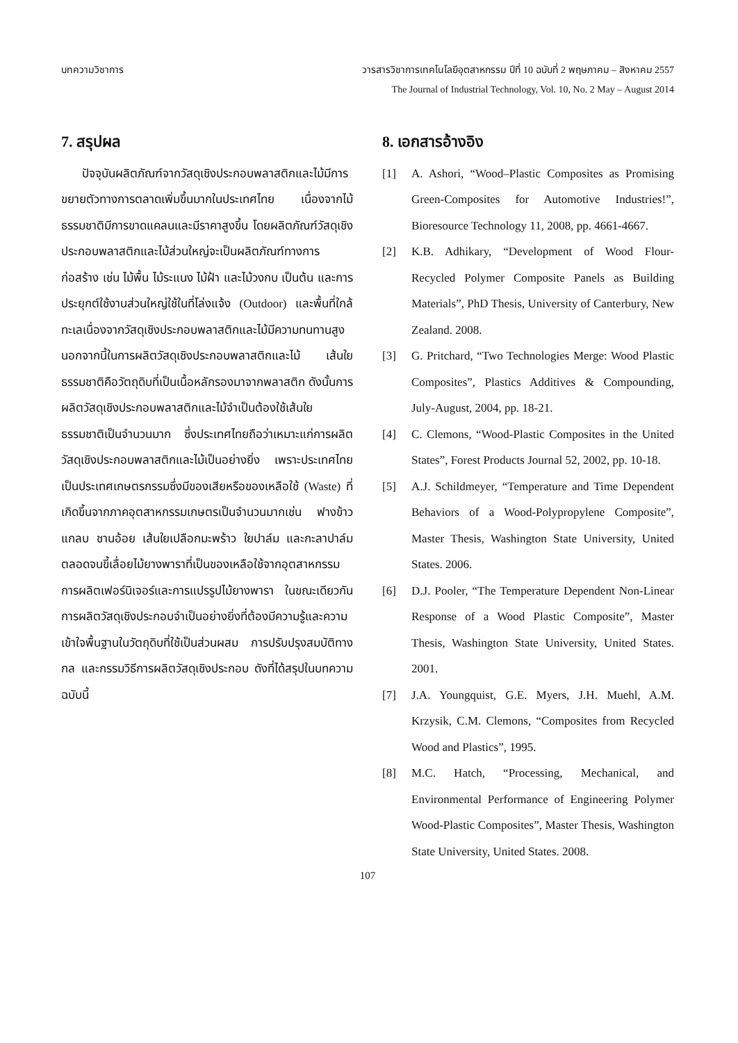บทความวิชาการ วารสารวิชาการเทคโนโลยีอุตสาหกรรม ปีที่ 10 ฉบับที่ 2 พฤษภาคม – สิงหาคม 2557
The Journal of Industrial Technology, Vol. 10, No. 2 May – August 2014
7. สรุปผล
ปัจจุบันผลิตภัณฑ์จากวัสดุเชิงประกอบพลาสติกและไม้มีการขยายตัวทางการตลาดเพิ่มขึ้นมากในประเทศไทย เนื่องจากไม้ธรรมชาติมีการขาดแคลนและมีราคาสูงขึ้น โดยผลิตภัณฑ์วัสดุเชิงประกอบพลาสติกและไม้ส่วนใหญ่จะเป็นผลิตภัณฑ์ทางการก่อสร้าง เช่น ไม้พื้น ไม้ระแนง ไม้ฝ้า และไม้วงกบ เป็นต้น และการประยุกต์ใช้งานส่วนใหญ่ใช้ในที่โล่งแจ้ง (Outdoor) และพื้นที่ใกล้ทะเลเนื่องจากวัสดุเชิงประกอบพลาสติกและไม้มีความทนทานสูง นอกจากนี้ในการผลิตวัสดุเชิงประกอบพลาสติกและไม้ เส้นใยธรรมชาติคือวัตถุดิบที่เป็นเนื้อหลักรองมาจากพลาสติก ดังนั้นการผลิตวัสดุเชิงประกอบพลาสติกและไม้จำเป็นต้องใช้เส้นใยธรรมชาติเป็นจำนวนมาก ซึ่งประเทศไทยถือว่าเหมาะแก่การผลิตวัสดุเชิงประกอบพลาสติกและไม้เป็นอย่างยิ่ง เพราะประเทศไทยเป็นประเทศเกษตรกรรมซึ่งมีของเสียหรือของเหลือใช้ (Waste) ที่เกิดขึ้นจากภาคอุตสาหกรรมเกษตรเป็นจำนวนมากเช่น ฟางข้าว แกลบ ชานอ้อย เส้นใยเปลือกมะพร้าว ใยปาล์ม และกะลาปาล์ม ตลอดจนขี้เลื่อยไม้ยางพาราที่เป็นของเหลือใช้จากอุตสาหกรรมการผลิตเฟอร์นิเจอร์และการแปรรูปไม้ยางพารา ในขณะเดียวกันการผลิตวัสดุเชิงประกอบจำเป็นอย่างยิ่งที่ต้องมีความรู้และความเข้าใจพื้นฐานในวัตถุดิบที่ใช้เป็นส่วนผสม การปรับปรุงสมบัติทางกล และกรรมวิธีการผลิตวัสดุเชิงประกอบ ดังที่ได้สรุปในบทความฉบับนี้
8. เอกสารอ้างอิง
[1] A. Ashori, “Wood–Plastic Composites as Promising Green-Composites for Automotive Industries!”, Bioresource Technology 11, 2008, pp. 4661-4667.
[2] K.B. Adhikary, “Development of Wood Flour-Recycled Polymer Composite Panels as Building Materials”, PhD Thesis, University of Canterbury, New Zealand. 2008.
[3] G. Pritchard, “Two Technologies Merge: Wood Plastic Composites”, Plastics Additives & Compounding, July-August, 2004, pp. 18-21.
[4] C. Clemons, “Wood-Plastic Composites in the United States”, Forest Products Journal 52, 2002, pp. 10-18.
[5] A.J. Schildmeyer, “Temperature and Time Dependent Behaviors of a Wood-Polypropylene Composite”, Master Thesis, Washington State University, United States. 2006.
[6] D.J. Pooler, “The Temperature Dependent Non-Linear Response of a Wood Plastic Composite”, Master Thesis, Washington State University, United States. 2001.
[7] J.A. Youngquist, G.E. Myers, J.H. Muehl, A.M. Krzysik, C.M. Clemons, “Composites from Recycled Wood and Plastics”, 1995.
[8] M.C. Hatch, “Processing, Mechanical, and Environmental Performance of Engineering Polymer Wood-Plastic Composites”, Master Thesis, Washington State University, United States. 2008.
107